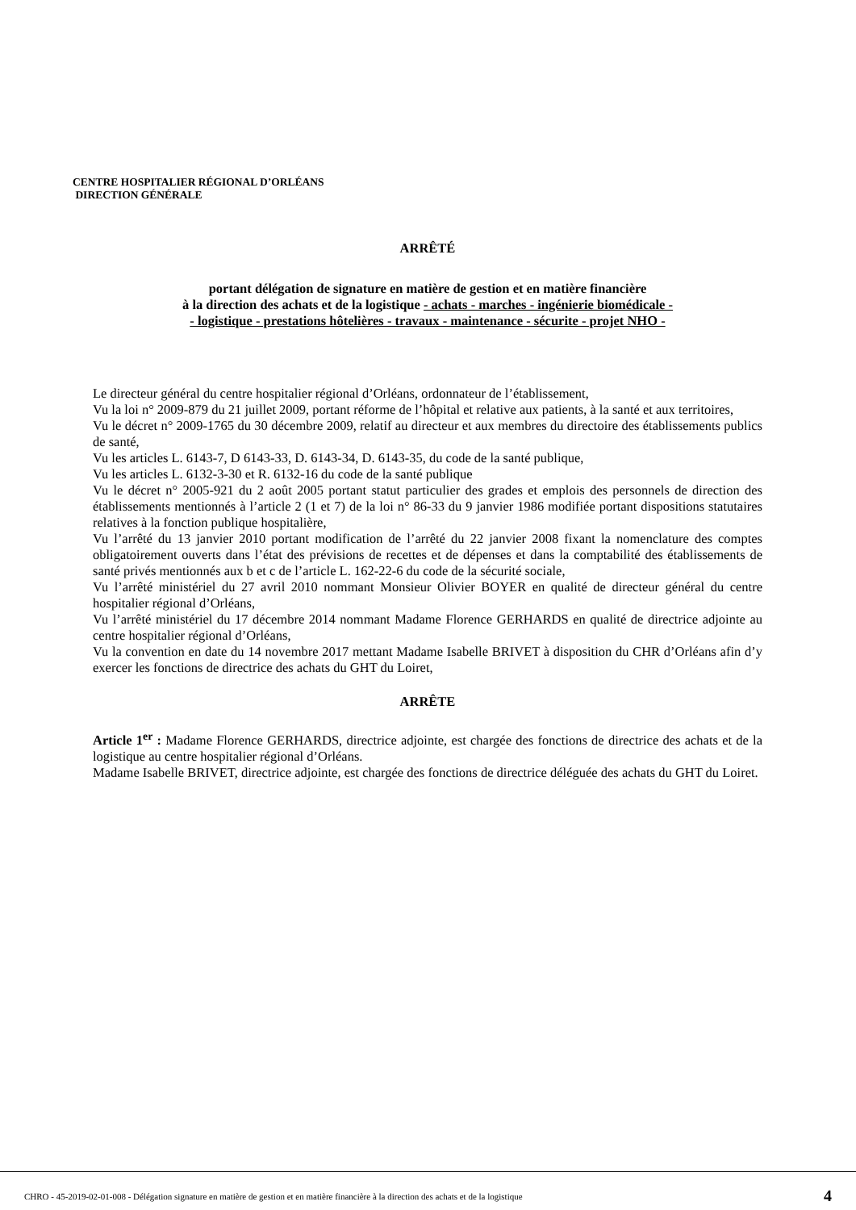CENTRE HOSPITALIER RÉGIONAL D’ORLÉANS
DIRECTION GÉNÉRALE
ARRÊTÉ
portant délégation de signature en matière de gestion et en matière financière
à la direction des achats et de la logistique - achats - marches - ingénierie biomédicale -
- logistique - prestations hôtelières - travaux - maintenance - sécurite - projet NHO -
Le directeur général du centre hospitalier régional d’Orléans, ordonnateur de l’établissement,
Vu la loi n° 2009-879 du 21 juillet 2009, portant réforme de l’hôpital et relative aux patients, à la santé et aux territoires,
Vu le décret n° 2009-1765 du 30 décembre 2009, relatif au directeur et aux membres du directoire des établissements publics de santé,
Vu les articles L. 6143-7, D 6143-33, D. 6143-34, D. 6143-35, du code de la santé publique,
Vu les articles L. 6132-3-30 et R. 6132-16 du code de la santé publique
Vu le décret n° 2005-921 du 2 août 2005 portant statut particulier des grades et emplois des personnels de direction des établissements mentionnés à l’article 2 (1 et 7) de la loi n° 86-33 du 9 janvier 1986 modifiée portant dispositions statutaires relatives à la fonction publique hospitalière,
Vu l’arrêté du 13 janvier 2010 portant modification de l’arrêté du 22 janvier 2008 fixant la nomenclature des comptes obligatoirement ouverts dans l’état des prévisions de recettes et de dépenses et dans la comptabilité des établissements de santé privés mentionnés aux b et c de l’article L. 162-22-6 du code de la sécurité sociale,
Vu l’arrêté ministériel du 27 avril 2010 nommant Monsieur Olivier BOYER en qualité de directeur général du centre hospitalier régional d’Orléans,
Vu l’arrêté ministériel du 17 décembre 2014 nommant Madame Florence GERHARDS en qualité de directrice adjointe au centre hospitalier régional d’Orléans,
Vu la convention en date du 14 novembre 2017 mettant Madame Isabelle BRIVET à disposition du CHR d’Orléans afin d’y exercer les fonctions de directrice des achats du GHT du Loiret,
ARRÊTE
Article 1<sup>er</sup> : Madame Florence GERHARDS, directrice adjointe, est chargée des fonctions de directrice des achats et de la logistique au centre hospitalier régional d’Orléans.
Madame Isabelle BRIVET, directrice adjointe, est chargée des fonctions de directrice déléguée des achats du GHT du Loiret.
CHRO - 45-2019-02-01-008 - Délégation signature en matière de gestion et en matière financière à la direction des achats et de la logistique 4